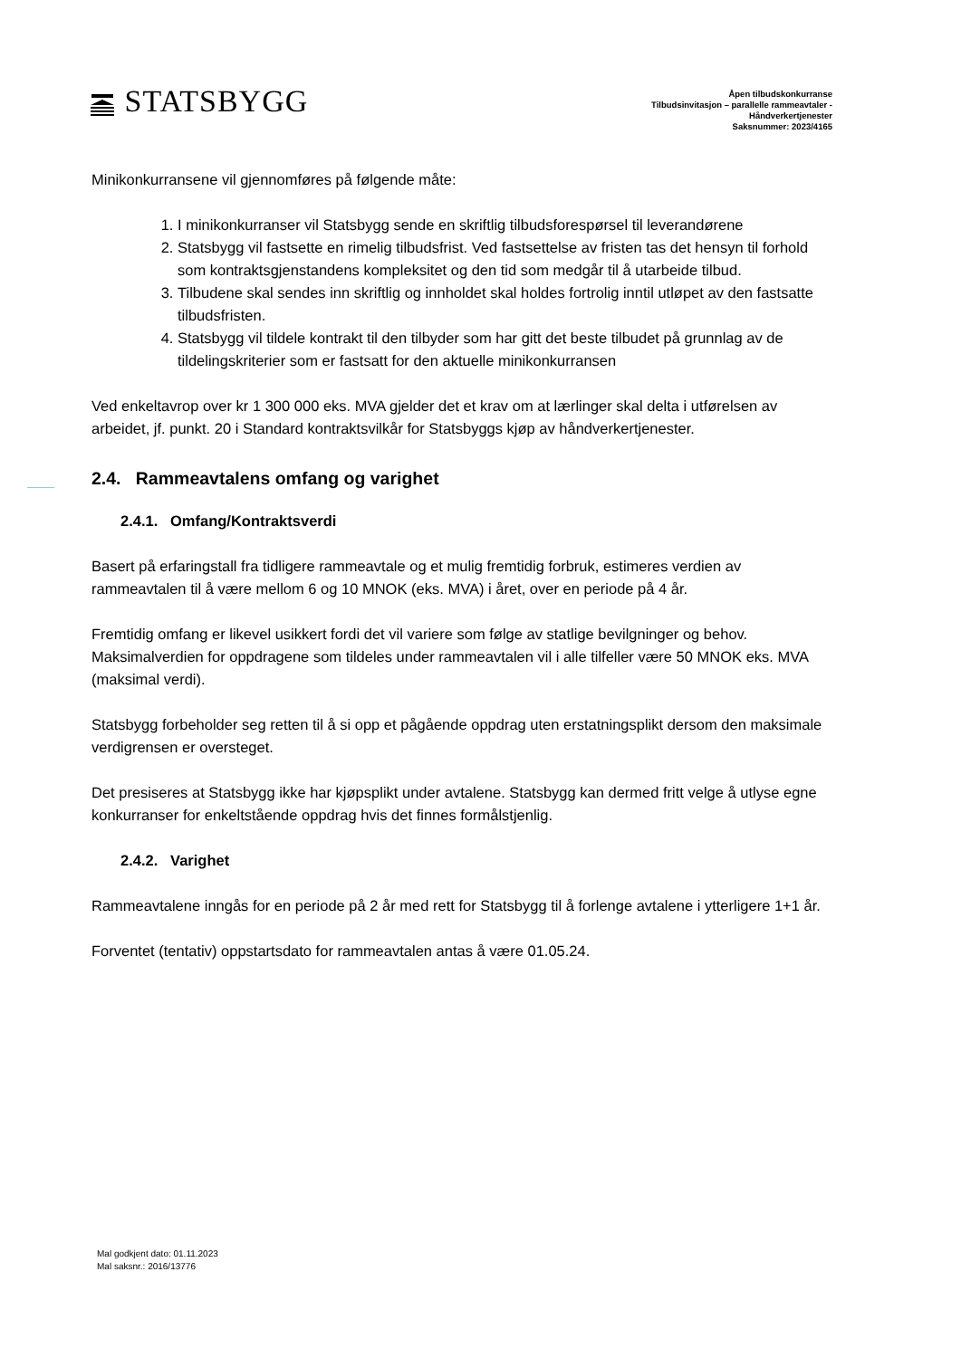STATSBYGG
Åpen tilbudskonkurranse
Tilbudsinvitasjon – parallelle rammeavtaler -
Håndverkertjenester
Saksnummer: 2023/4165
Minikonkurransene vil gjennomføres på følgende måte:
1. I minikonkurranser vil Statsbygg sende en skriftlig tilbudsforespørsel til leverandørene
2. Statsbygg vil fastsette en rimelig tilbudsfrist. Ved fastsettelse av fristen tas det hensyn til forhold som kontraktsgjenstandens kompleksitet og den tid som medgår til å utarbeide tilbud.
3. Tilbudene skal sendes inn skriftlig og innholdet skal holdes fortrolig inntil utløpet av den fastsatte tilbudsfristen.
4. Statsbygg vil tildele kontrakt til den tilbyder som har gitt det beste tilbudet på grunnlag av de tildelingskriterier som er fastsatt for den aktuelle minikonkurransen
Ved enkeltavrop over kr 1 300 000 eks. MVA gjelder det et krav om at lærlinger skal delta i utførelsen av arbeidet, jf. punkt. 20 i Standard kontraktsvilkår for Statsbyggs kjøp av håndverkertjenester.
2.4. Rammeavtalens omfang og varighet
2.4.1. Omfang/Kontraktsverdi
Basert på erfaringstall fra tidligere rammeavtale og et mulig fremtidig forbruk, estimeres verdien av rammeavtalen til å være mellom 6 og 10 MNOK (eks. MVA) i året, over en periode på 4 år.
Fremtidig omfang er likevel usikkert fordi det vil variere som følge av statlige bevilgninger og behov. Maksimalverdien for oppdragene som tildeles under rammeavtalen vil i alle tilfeller være 50 MNOK eks. MVA (maksimal verdi).
Statsbygg forbeholder seg retten til å si opp et pågående oppdrag uten erstatningsplikt dersom den maksimale verdigrensen er oversteget.
Det presiseres at Statsbygg ikke har kjøpsplikt under avtalene. Statsbygg kan dermed fritt velge å utlyse egne konkurranser for enkeltstående oppdrag hvis det finnes formålstjenlig.
2.4.2. Varighet
Rammeavtalene inngås for en periode på 2 år med rett for Statsbygg til å forlenge avtalene i ytterligere 1+1 år.
Forventet (tentativ) oppstartsdato for rammeavtalen antas å være 01.05.24.
Mal godkjent dato: 01.11.2023
Mal saksnr.: 2016/13776